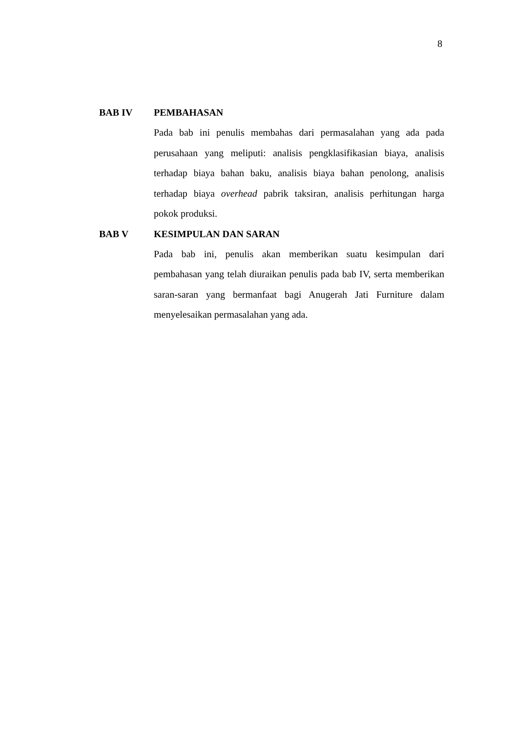8
BAB IV PEMBAHASAN
Pada bab ini penulis membahas dari permasalahan yang ada pada perusahaan yang meliputi: analisis pengklasifikasian biaya, analisis terhadap biaya bahan baku, analisis biaya bahan penolong, analisis terhadap biaya overhead pabrik taksiran, analisis perhitungan harga pokok produksi.
BAB V KESIMPULAN DAN SARAN
Pada bab ini, penulis akan memberikan suatu kesimpulan dari pembahasan yang telah diuraikan penulis pada bab IV, serta memberikan saran-saran yang bermanfaat bagi Anugerah Jati Furniture dalam menyelesaikan permasalahan yang ada.